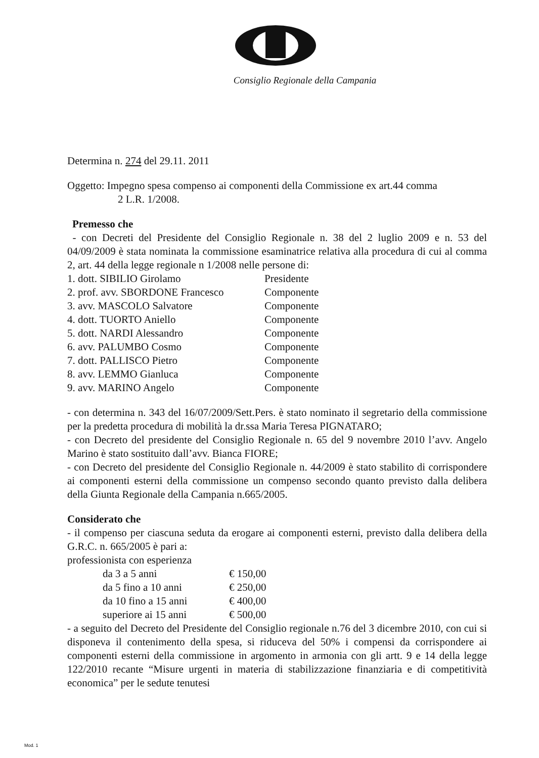Consiglio Regionale della Campania
Determina n. 274 del 29.11. 2011
Oggetto: Impegno spesa compenso ai componenti della Commissione ex art.44 comma
2 L.R. 1/2008.
Premesso che
- con Decreti del Presidente del Consiglio Regionale n. 38 del 2 luglio 2009 e n. 53 del 04/09/2009 è stata nominata la commissione esaminatrice relativa alla procedura di cui al comma 2, art. 44 della legge regionale n 1/2008 nelle persone di:
| 1. dott. SIBILIO Girolamo | Presidente |
| 2. prof. avv. SBORDONE Francesco | Componente |
| 3. avv. MASCOLO Salvatore | Componente |
| 4. dott. TUORTO Aniello | Componente |
| 5. dott. NARDI Alessandro | Componente |
| 6. avv. PALUMBO Cosmo | Componente |
| 7. dott. PALLISCO Pietro | Componente |
| 8. avv. LEMMO Gianluca | Componente |
| 9. avv. MARINO Angelo | Componente |
- con determina n. 343 del 16/07/2009/Sett.Pers. è stato nominato il segretario della commissione per la predetta procedura di mobilità la dr.ssa Maria Teresa PIGNATARO;
- con Decreto del presidente del Consiglio Regionale n. 65 del 9 novembre 2010 l’avv. Angelo Marino è stato sostituito dall’avv. Bianca FIORE;
- con Decreto del presidente del Consiglio Regionale n. 44/2009 è stato stabilito di corrispondere ai componenti esterni della commissione un compenso secondo quanto previsto dalla delibera della Giunta Regionale della Campania n.665/2005.
Considerato che
- il compenso per ciascuna seduta da erogare ai componenti esterni, previsto dalla delibera della G.R.C. n. 665/2005 è pari a:
professionista con esperienza
| da 3 a 5 anni | € 150,00 |
| da 5 fino a 10 anni | € 250,00 |
| da 10 fino a 15 anni | € 400,00 |
| superiore ai 15 anni | € 500,00 |
- a seguito del Decreto del Presidente del Consiglio regionale n.76 del 3 dicembre 2010, con cui si disponeva il contenimento della spesa, si riduceva del 50% i compensi da corrispondere ai componenti esterni della commissione in argomento in armonia con gli artt. 9 e 14 della legge 122/2010 recante “Misure urgenti in materia di stabilizzazione finanziaria e di competitività economica” per le sedute tenutesi
Mod. 1